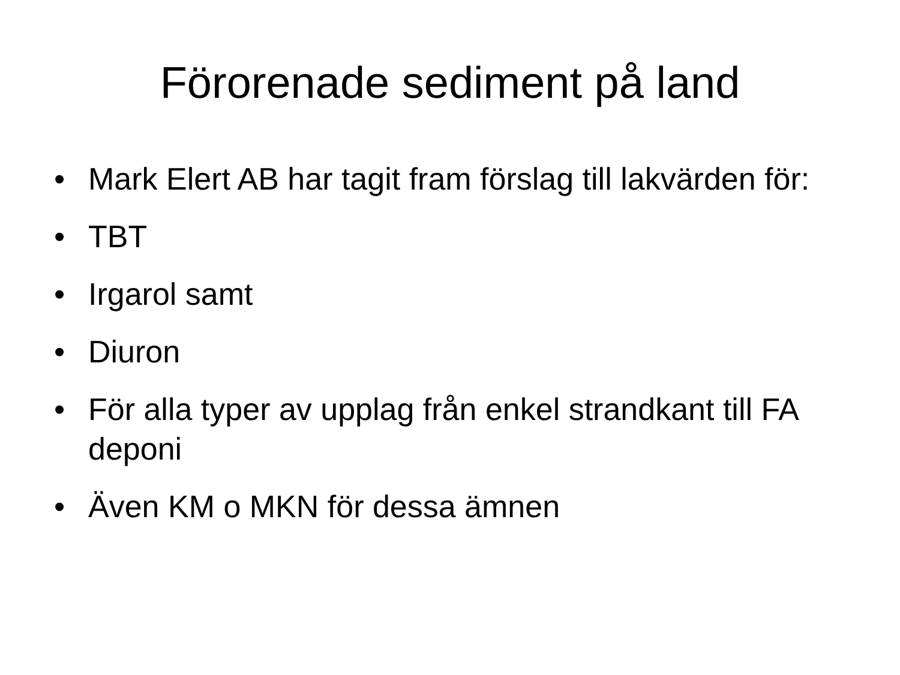Förorenade sediment på land
• Mark Elert AB har tagit fram förslag till lakvärden för:
• TBT
• Irgarol samt
• Diuron
• För alla typer av upplag från enkel strandkant till FA deponi
• Även KM o MKN för dessa ämnen